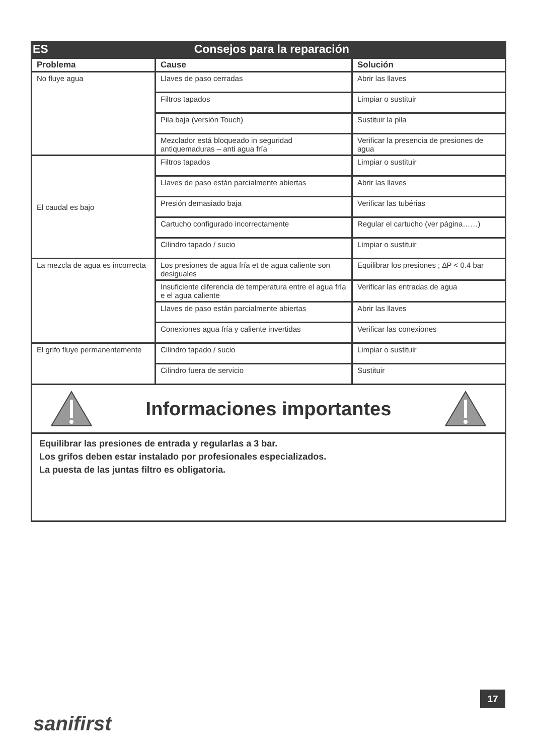ES Consejos para la reparación
| Problema | Cause | Solución |
| --- | --- | --- |
| No fluye agua | Llaves de paso cerradas | Abrir las llaves |
| | Filtros tapados | Limpiar o sustituir |
| | Pila baja (versión Touch) | Sustituir la pila |
| | Mezclador está bloqueado in seguridad antiquemaduras – anti agua fría | Verificar la presencia de presiones de agua |
| El caudal es bajo | Filtros tapados | Limpiar o sustituir |
| | Llaves de paso están parcialmente abiertas | Abrir las llaves |
| | Presión demasiado baja | Verificar las tubérias |
| | Cartucho configurado incorrectamente | Regular el cartucho (ver página……) |
| | Cilindro tapado / sucio | Limpiar o sustituir |
| La mezcla de agua es incorrecta | Los presiones de agua fría et de agua caliente son desiguales | Equilibrar los presiones ; ∆P < 0.4 bar |
| | Insuficiente diferencia de temperatura entre el agua fría e el agua caliente | Verificar las entradas de agua |
| | Llaves de paso están parcialmente abiertas | Abrir las llaves |
| | Conexiones agua fría y caliente invertidas | Verificar las conexiones |
| El grifo fluye permanentemente | Cilindro tapado / sucio | Limpiar o sustituir |
| | Cilindro fuera de servicio | Sustituir |
Informaciones importantes
Equilibrar las presiones de entrada y regularlas a 3 bar.
Los grifos deben estar instalado por profesionales especializados.
La puesta de las juntas filtro es obligatoria.
17
sanifirst